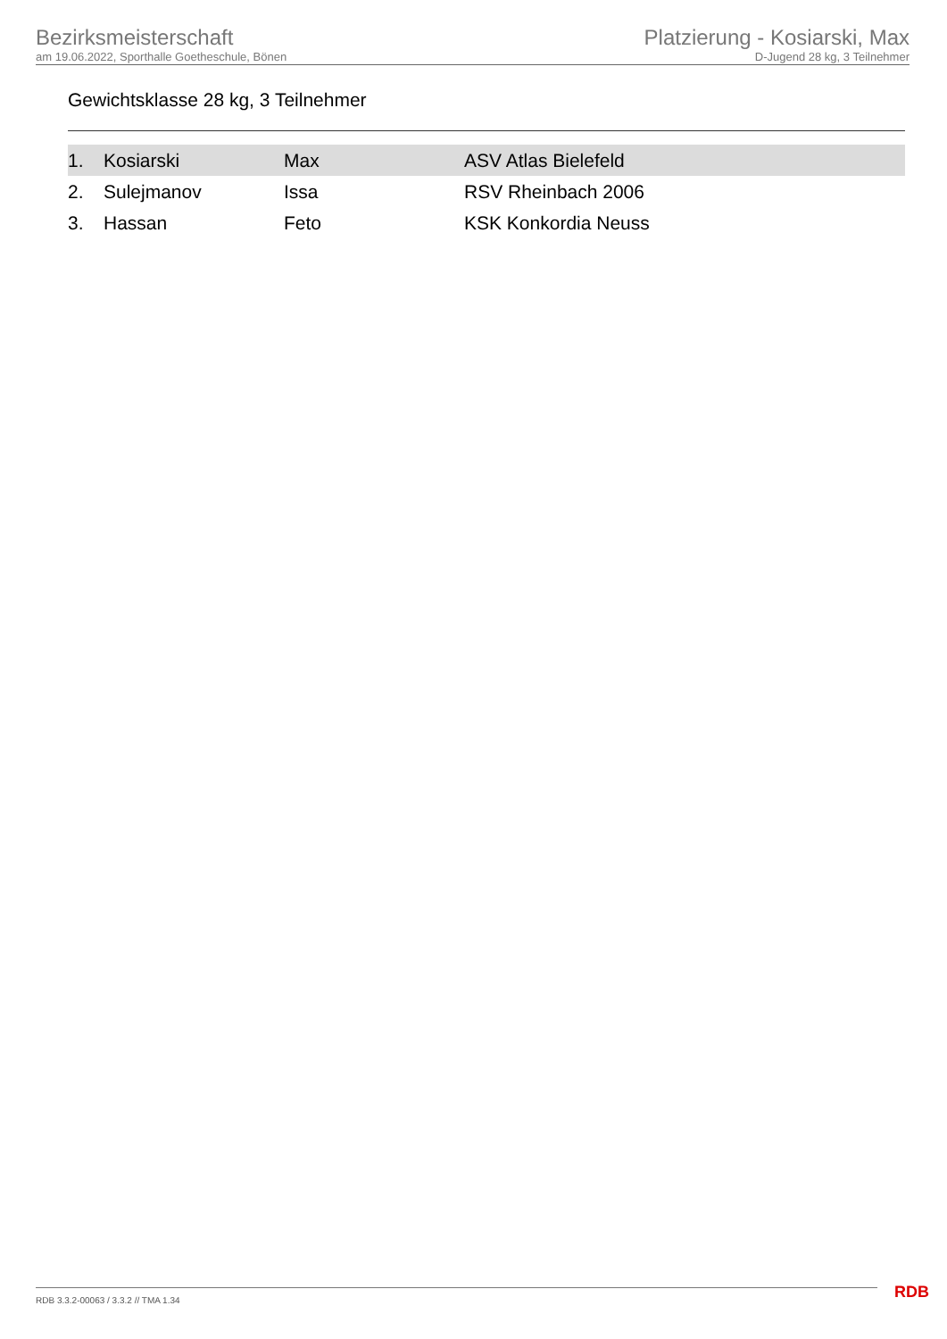Bezirksmeisterschaft
am 19.06.2022, Sporthalle Goetheschule, Bönen
Platzierung - Kosiarski, Max
D-Jugend 28 kg, 3 Teilnehmer
Gewichtsklasse 28 kg, 3 Teilnehmer
| 1. | Kosiarski | Max | ASV Atlas Bielefeld |
| 2. | Sulejmanov | Issa | RSV Rheinbach 2006 |
| 3. | Hassan | Feto | KSK Konkordia Neuss |
RDB 3.3.2-00063 / 3.3.2 // TMA 1.34
RDB